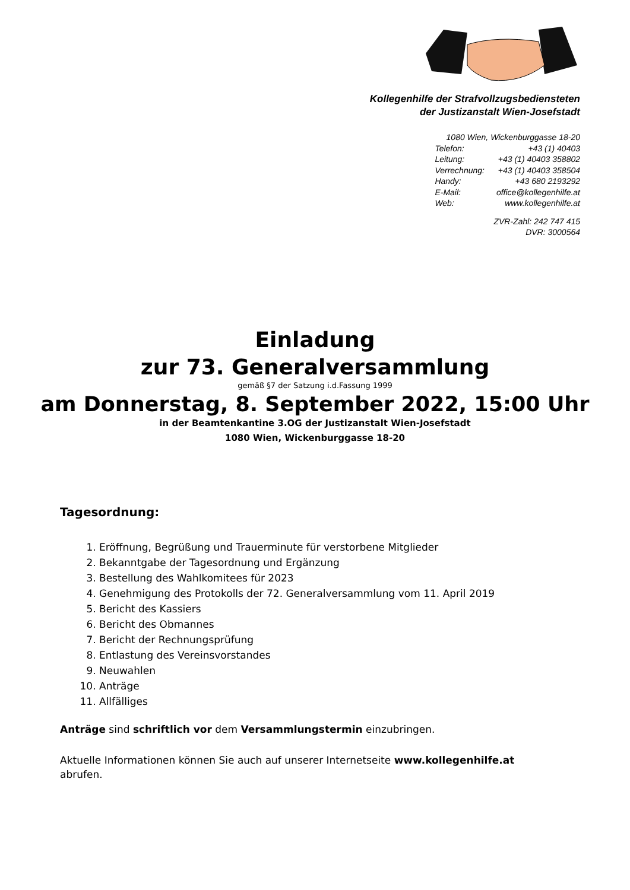Kollegenhilfe der Strafvollzugsbediensteten
der Justizanstalt Wien-Josefstadt
| 1080 Wien, Wickenburggasse 18-20 | |
| Telefon: | +43 (1) 40403 |
| Leitung: | +43 (1) 40403 358802 |
| Verrechnung: | +43 (1) 40403 358504 |
| Handy: | +43 680 2193292 |
| E-Mail: | office@kollegenhilfe.at |
| Web: | www.kollegenhilfe.at |
ZVR-Zahl: 242 747 415
DVR: 3000564
Einladung
zur 73. Generalversammlung
gemäß §7 der Satzung i.d.Fassung 1999
am Donnerstag, 8. September 2022, 15:00 Uhr
in der Beamtenkantine 3.OG der Justizanstalt Wien-Josefstadt
1080 Wien, Wickenburggasse 18-20
Tagesordnung:
1. Eröffnung, Begrüßung und Trauerminute für verstorbene Mitglieder
2. Bekanntgabe der Tagesordnung und Ergänzung
3. Bestellung des Wahlkomitees für 2023
4. Genehmigung des Protokolls der 72. Generalversammlung vom 11. April 2019
5. Bericht des Kassiers
6. Bericht des Obmannes
7. Bericht der Rechnungsprüfung
8. Entlastung des Vereinsvorstandes
9. Neuwahlen
10. Anträge
11. Allfälliges
Anträge sind schriftlich vor dem Versammlungstermin einzubringen.
Aktuelle Informationen können Sie auch auf unserer Internetseite www.kollegenhilfe.at abrufen.